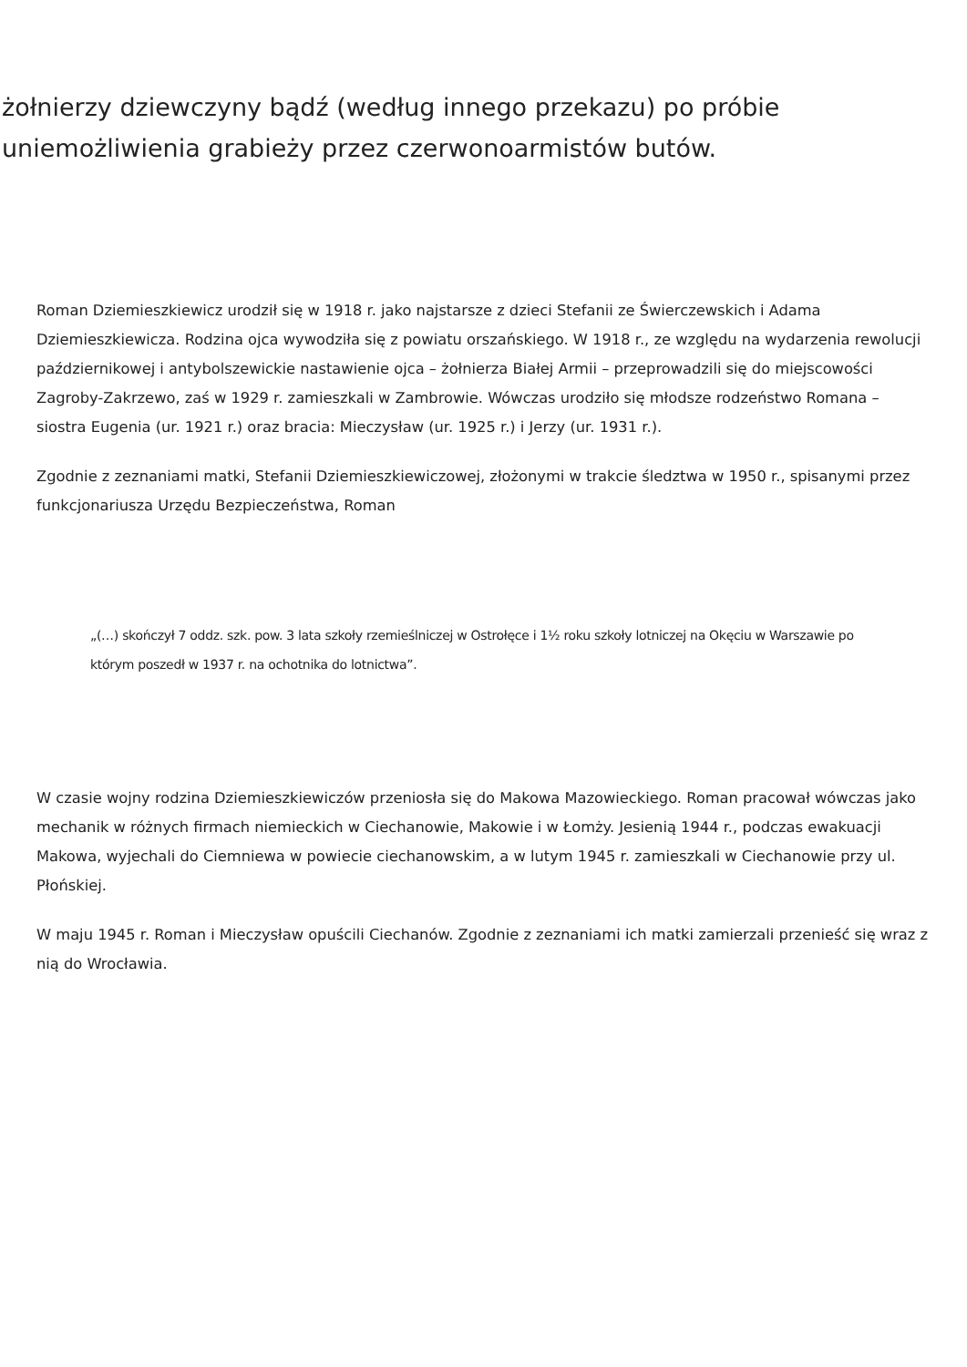żołnierzy dziewczyny bądź (według innego przekazu) po próbie uniemożliwienia grabieży przez czerwonoarmistów butów.
Roman Dziemieszkiewicz urodził się w 1918 r. jako najstarsze z dzieci Stefanii ze Świerczewskich i Adama Dziemieszkiewicza. Rodzina ojca wywodziła się z powiatu orszańskiego. W 1918 r., ze względu na wydarzenia rewolucji październikowej i antybolszewickie nastawienie ojca – żołnierza Białej Armii – przeprowadzili się do miejscowości Zagroby-Zakrzewo, zaś w 1929 r. zamieszkali w Zambrowie. Wówczas urodziło się młodsze rodzeństwo Romana – siostra Eugenia (ur. 1921 r.) oraz bracia: Mieczysław (ur. 1925 r.) i Jerzy (ur. 1931 r.).
Zgodnie z zeznaniami matki, Stefanii Dziemieszkiewiczowej, złożonymi w trakcie śledztwa w 1950 r., spisanymi przez funkcjonariusza Urzędu Bezpieczeństwa, Roman
„(…) skończył 7 oddz. szk. pow. 3 lata szkoły rzemieślniczej w Ostrołęce i 1½ roku szkoły lotniczej na Okęciu w Warszawie po którym poszedł w 1937 r. na ochotnika do lotnictwa”.
W czasie wojny rodzina Dziemieszkiewiczów przeniosła się do Makowa Mazowieckiego. Roman pracował wówczas jako mechanik w różnych firmach niemieckich w Ciechanowie, Makowie i w Łomży. Jesienią 1944 r., podczas ewakuacji Makowa, wyjechali do Ciemniewa w powiecie ciechanowskim, a w lutym 1945 r. zamieszkali w Ciechanowie przy ul. Płońskiej.
W maju 1945 r. Roman i Mieczysław opuścili Ciechanów. Zgodnie z zeznaniami ich matki zamierzali przenieść się wraz z nią do Wrocławia.